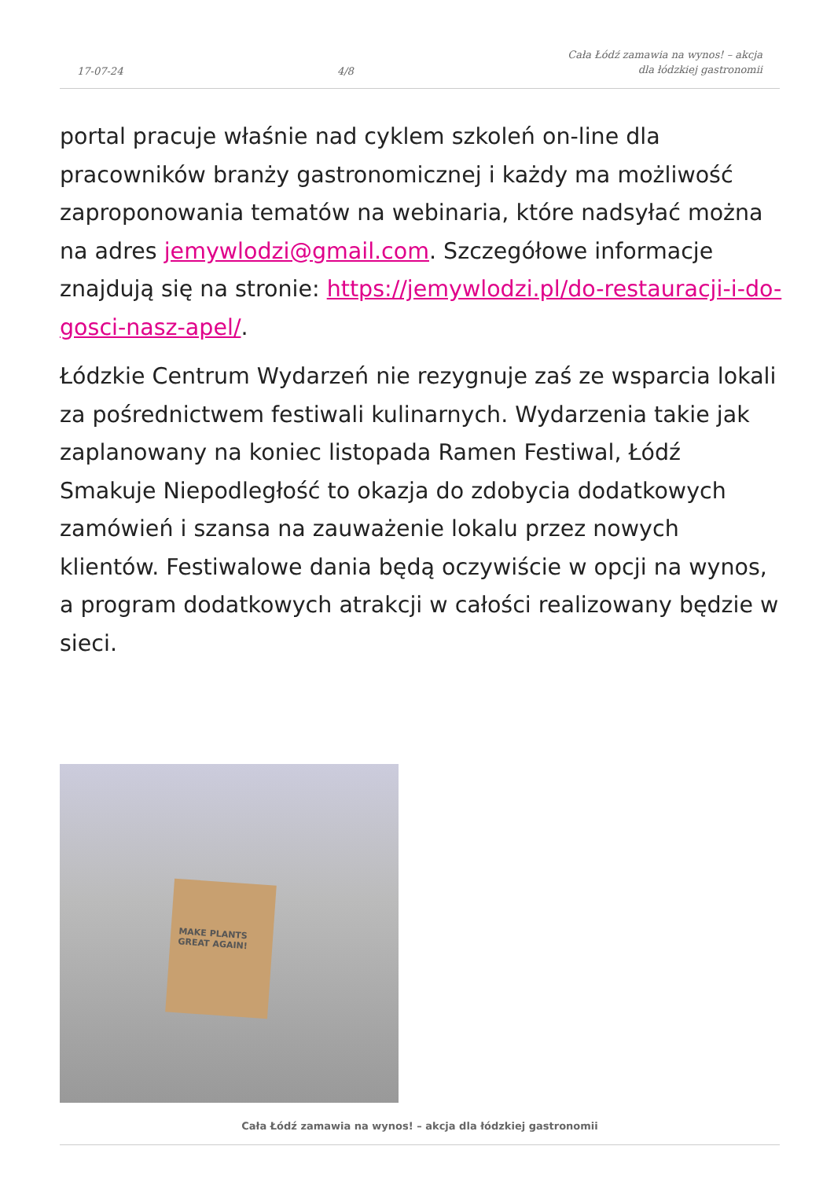17-07-24
4/8
Cała Łódź zamawia na wynos! – akcja
dla łódzkiej gastronomii
portal pracuje właśnie nad cyklem szkoleń on-line dla pracowników branży gastronomicznej i każdy ma możliwość zaproponowania tematów na webinaria, które nadsyłać można na adres jemywlodzi@gmail.com. Szczegółowe informacje znajdują się na stronie: https://jemywlodzi.pl/do-restauracji-i-do-gosci-nasz-apel/.
Łódzkie Centrum Wydarzeń nie rezygnuje zaś ze wsparcia lokali za pośrednictwem festiwali kulinarnych. Wydarzenia takie jak zaplanowany na koniec listopada Ramen Festiwal, Łódź Smakuje Niepodległość to okazja do zdobycia dodatkowych zamówień i szansa na zauważenie lokalu przez nowych klientów. Festiwalowe dania będą oczywiście w opcji na wynos, a program dodatkowych atrakcji w całości realizowany będzie w sieci.
MAKE PLANTS GREAT AGAIN!
Cała Łódź zamawia na wynos! – akcja dla łódzkiej gastronomii